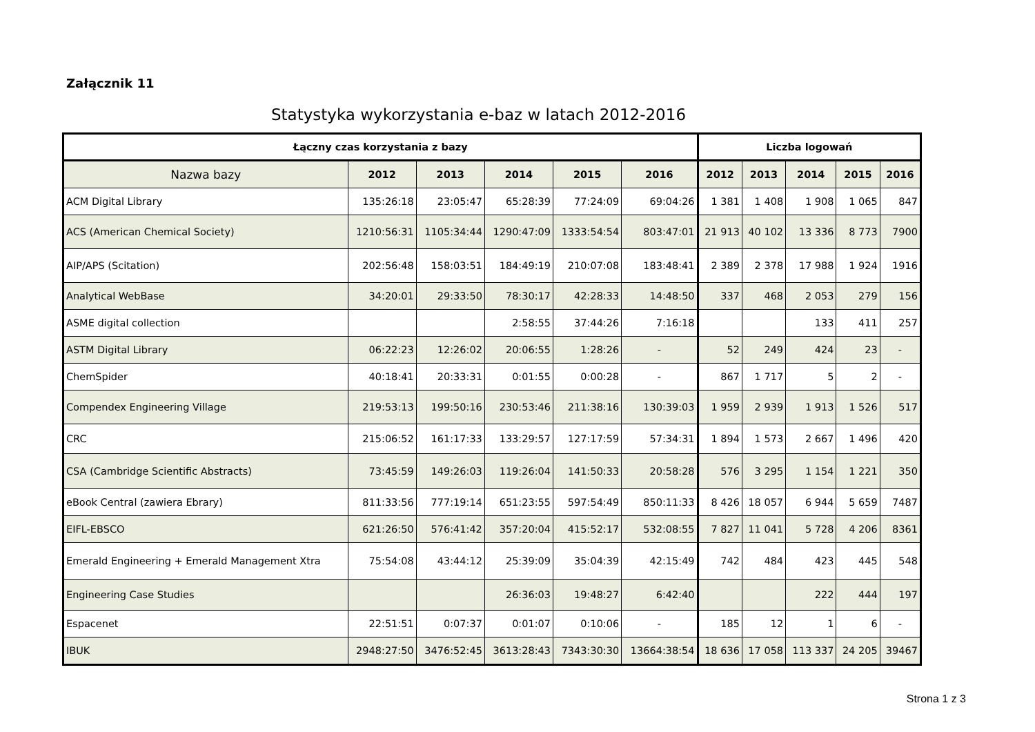Załącznik 11
Statystyka wykorzystania e-baz w latach 2012-2016
| Łączny czas korzystania z bazy | | | | | | Liczba logowań | | | | |
| --- | --- | --- | --- | --- | --- | --- | --- | --- | --- | --- |
| Nazwa bazy | 2012 | 2013 | 2014 | 2015 | 2016 | 2012 | 2013 | 2014 | 2015 | 2016 |
| ACM Digital Library | 135:26:18 | 23:05:47 | 65:28:39 | 77:24:09 | 69:04:26 | 1 381 | 1 408 | 1 908 | 1 065 | 847 |
| ACS (American Chemical Society) | 1210:56:31 | 1105:34:44 | 1290:47:09 | 1333:54:54 | 803:47:01 | 21 913 | 40 102 | 13 336 | 8 773 | 7900 |
| AIP/APS (Scitation) | 202:56:48 | 158:03:51 | 184:49:19 | 210:07:08 | 183:48:41 | 2 389 | 2 378 | 17 988 | 1 924 | 1916 |
| Analytical WebBase | 34:20:01 | 29:33:50 | 78:30:17 | 42:28:33 | 14:48:50 | 337 | 468 | 2 053 | 279 | 156 |
| ASME digital collection | | | 2:58:55 | 37:44:26 | 7:16:18 | | | 133 | 411 | 257 |
| ASTM Digital Library | 06:22:23 | 12:26:02 | 20:06:55 | 1:28:26 | - | 52 | 249 | 424 | 23 | - |
| ChemSpider | 40:18:41 | 20:33:31 | 0:01:55 | 0:00:28 | - | 867 | 1 717 | 5 | 2 | - |
| Compendex Engineering Village | 219:53:13 | 199:50:16 | 230:53:46 | 211:38:16 | 130:39:03 | 1 959 | 2 939 | 1 913 | 1 526 | 517 |
| CRC | 215:06:52 | 161:17:33 | 133:29:57 | 127:17:59 | 57:34:31 | 1 894 | 1 573 | 2 667 | 1 496 | 420 |
| CSA (Cambridge Scientific Abstracts) | 73:45:59 | 149:26:03 | 119:26:04 | 141:50:33 | 20:58:28 | 576 | 3 295 | 1 154 | 1 221 | 350 |
| eBook Central (zawiera Ebrary) | 811:33:56 | 777:19:14 | 651:23:55 | 597:54:49 | 850:11:33 | 8 426 | 18 057 | 6 944 | 5 659 | 7487 |
| EIFL-EBSCO | 621:26:50 | 576:41:42 | 357:20:04 | 415:52:17 | 532:08:55 | 7 827 | 11 041 | 5 728 | 4 206 | 8361 |
| Emerald Engineering + Emerald Management Xtra | 75:54:08 | 43:44:12 | 25:39:09 | 35:04:39 | 42:15:49 | 742 | 484 | 423 | 445 | 548 |
| Engineering Case Studies | | | 26:36:03 | 19:48:27 | 6:42:40 | | | 222 | 444 | 197 |
| Espacenet | 22:51:51 | 0:07:37 | 0:01:07 | 0:10:06 | - | 185 | 12 | 1 | 6 | - |
| IBUK | 2948:27:50 | 3476:52:45 | 3613:28:43 | 7343:30:30 | 13664:38:54 | 18 636 | 17 058 | 113 337 | 24 205 | 39467 |
Strona 1 z 3